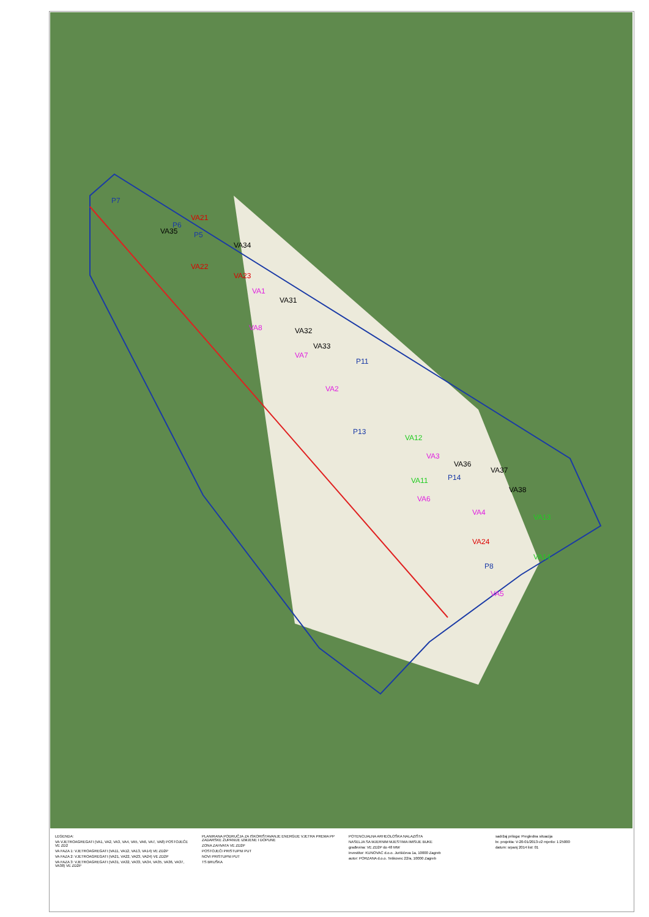VA21
VA35
VA22
VA34
VA23
VA1
VA31
VA8
VA32
VA33
VA7
VA2
P13
VA12
VA3
VA36
VA37
VA11
P14
VA38
VA6
VA4
VA13
VA24
VA14
P8
VA5
P7
P6
P5
P11
LEGENDA:
VA VJETROAGREGATI (VA1, VA2, VA3, VA4, VA5, VA6, VA7, VA8) POSTOJEĆE VE ZD2
VA FAZA 1: VJETROAGREGATI (VA11, VA12, VA13, VA14) VE ZD2P
VA FAZA 2: VJETROAGREGATI (VA21, VA22, VA23, VA24) VE ZD2P
VA FAZA 3: VJETROAGREGATI (VA31, VA32, VA33, VA34, VA35, VA36, VA37, VA38) VE ZD2P
PLANIRANA PODRUČJA ZA ISKORIŠTAVANJE ENERGIJE VJETRA PREMA PP ZADARSKE ŽUPANIJE IZMJENE I DOPUNE
ZONA ZAHVATA VE ZD2P
POSTOJEĆI PRISTUPNI PUT
NOVI PRISTUPNI PUT
TS BRUŠKA
POTENCIJALNA ARHEOLOŠKA NALAZIŠTA
NASELJA SA MJERNIM MJESTIMA IMISIJE BUKE
građevina: VE ZD2P do 48 MW
investitor: KUNOVAC d.o.o. Jurišićeva 1a, 10000 Zagreb
autor: PORZANA d.o.o. Teškovec 22/a, 10000 Zagreb
sadržaj priloga: Pregledna situacija
br. projekta: V-20-01/2013-v2 mjerilo: 1:25000
datum: srpanj 2014 list: 01